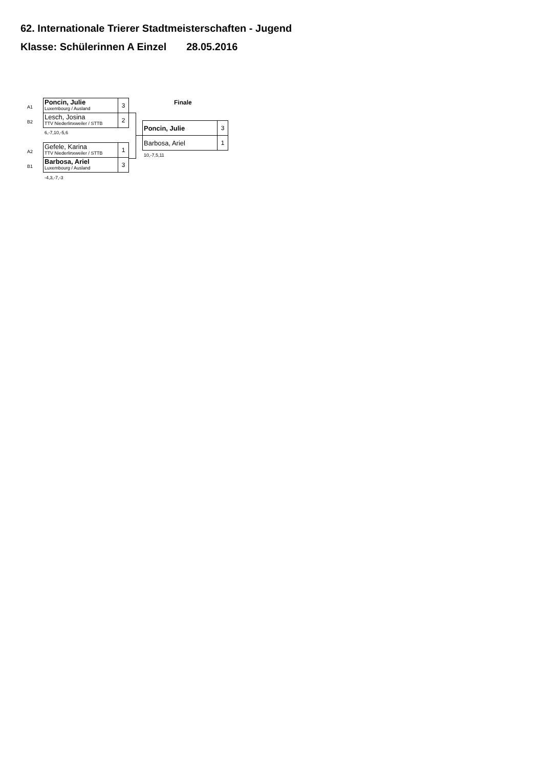62. Internationale Trierer Stadtmeisterschaften - Jugend
Klasse: Schülerinnen A Einzel 28.05.2016
A1
B2
| Poncin, Julie Luxembourg / Ausland | 3 |
| Lesch, Josina TTV Niederlinxweiler / STTB | 2 |
6,-7,10,-5,6
A2
B1
| Gefele, Karina TTV Niederlinxweiler / STTB | 1 |
| Barbosa, Ariel Luxembourg / Ausland | 3 |
-4,3,-7,-3
Finale
| Poncin, Julie | 3 |
| Barbosa, Ariel | 1 |
10,-7,5,11